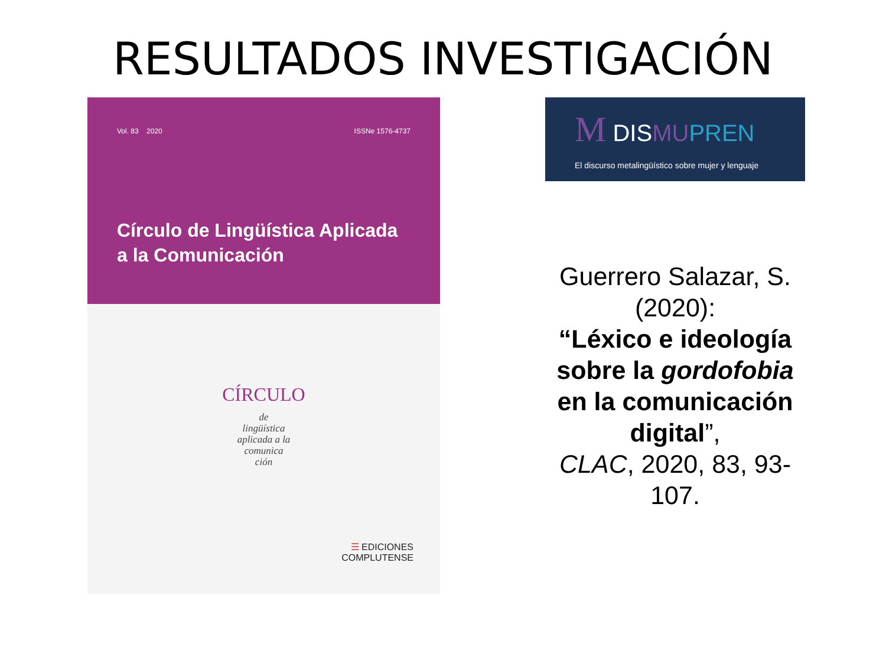RESULTADOS INVESTIGACIÓN
Vol. 83 2020 ISSNe 1576-4737
Círculo de Lingüística Aplicada
a la Comunicación
CÍRCULO
de
lingüística
aplicada a la
comunica
ción
☰ EDICIONES
COMPLUTENSE
M DISMU PREN
El discurso metalingüístico sobre mujer y lenguaje
Guerrero Salazar, S. (2020):
“Léxico e ideología sobre la gordofobia en la comunicación digital”,
CLAC, 2020, 83, 93-107.